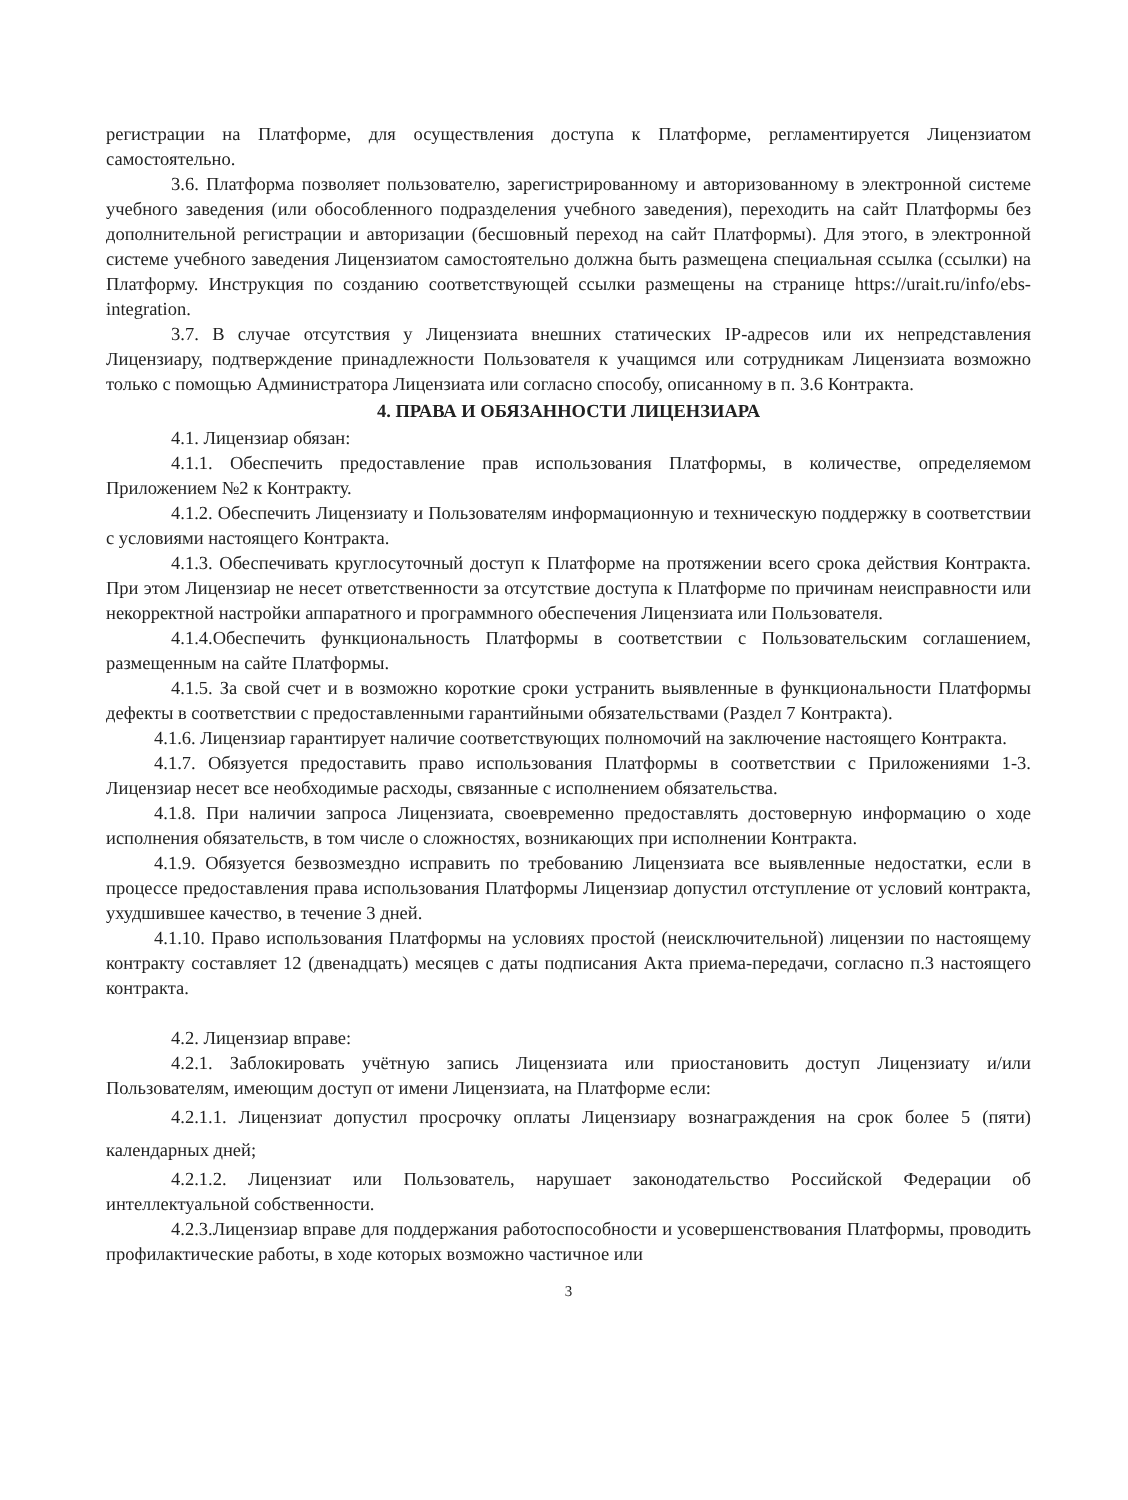регистрации на Платформе, для осуществления доступа к Платформе, регламентируется Лицензиатом самостоятельно.
3.6. Платформа позволяет пользователю, зарегистрированному и авторизованному в электронной системе учебного заведения (или обособленного подразделения учебного заведения), переходить на сайт Платформы без дополнительной регистрации и авторизации (бесшовный переход на сайт Платформы). Для этого, в электронной системе учебного заведения Лицензиатом самостоятельно должна быть размещена специальная ссылка (ссылки) на Платформу. Инструкция по созданию соответствующей ссылки размещены на странице https://urait.ru/info/ebs-integration.
3.7. В случае отсутствия у Лицензиата внешних статических IP-адресов или их непредставления Лицензиару, подтверждение принадлежности Пользователя к учащимся или сотрудникам Лицензиата возможно только с помощью Администратора Лицензиата или согласно способу, описанному в п. 3.6 Контракта.
4. ПРАВА И ОБЯЗАННОСТИ ЛИЦЕНЗИАРА
4.1. Лицензиар обязан:
4.1.1. Обеспечить предоставление прав использования Платформы, в количестве, определяемом Приложением №2 к Контракту.
4.1.2. Обеспечить Лицензиату и Пользователям информационную и техническую поддержку в соответствии с условиями настоящего Контракта.
4.1.3. Обеспечивать круглосуточный доступ к Платформе на протяжении всего срока действия Контракта. При этом Лицензиар не несет ответственности за отсутствие доступа к Платформе по причинам неисправности или некорректной настройки аппаратного и программного обеспечения Лицензиата или Пользователя.
4.1.4.Обеспечить функциональность Платформы в соответствии с Пользовательским соглашением, размещенным на сайте Платформы.
4.1.5. За свой счет и в возможно короткие сроки устранить выявленные в функциональности Платформы дефекты в соответствии с предоставленными гарантийными обязательствами (Раздел 7 Контракта).
4.1.6. Лицензиар гарантирует наличие соответствующих полномочий на заключение настоящего Контракта.
4.1.7. Обязуется предоставить право использования Платформы в соответствии с Приложениями 1-3. Лицензиар несет все необходимые расходы, связанные с исполнением обязательства.
4.1.8. При наличии запроса Лицензиата, своевременно предоставлять достоверную информацию о ходе исполнения обязательств, в том числе о сложностях, возникающих при исполнении Контракта.
4.1.9. Обязуется безвозмездно исправить по требованию Лицензиата все выявленные недостатки, если в процессе предоставления права использования Платформы Лицензиар допустил отступление от условий контракта, ухудшившее качество, в течение 3 дней.
4.1.10. Право использования Платформы на условиях простой (неисключительной) лицензии по настоящему контракту составляет 12 (двенадцать) месяцев с даты подписания Акта приема-передачи, согласно п.3 настоящего контракта.
4.2. Лицензиар вправе:
4.2.1. Заблокировать учётную запись Лицензиата или приостановить доступ Лицензиату и/или Пользователям, имеющим доступ от имени Лицензиата, на Платформе если:
4.2.1.1. Лицензиат допустил просрочку оплаты Лицензиару вознаграждения на срок более 5 (пяти) календарных дней;
4.2.1.2. Лицензиат или Пользователь, нарушает законодательство Российской Федерации об интеллектуальной собственности.
4.2.3.Лицензиар вправе для поддержания работоспособности и усовершенствования Платформы, проводить профилактические работы, в ходе которых возможно частичное или
3